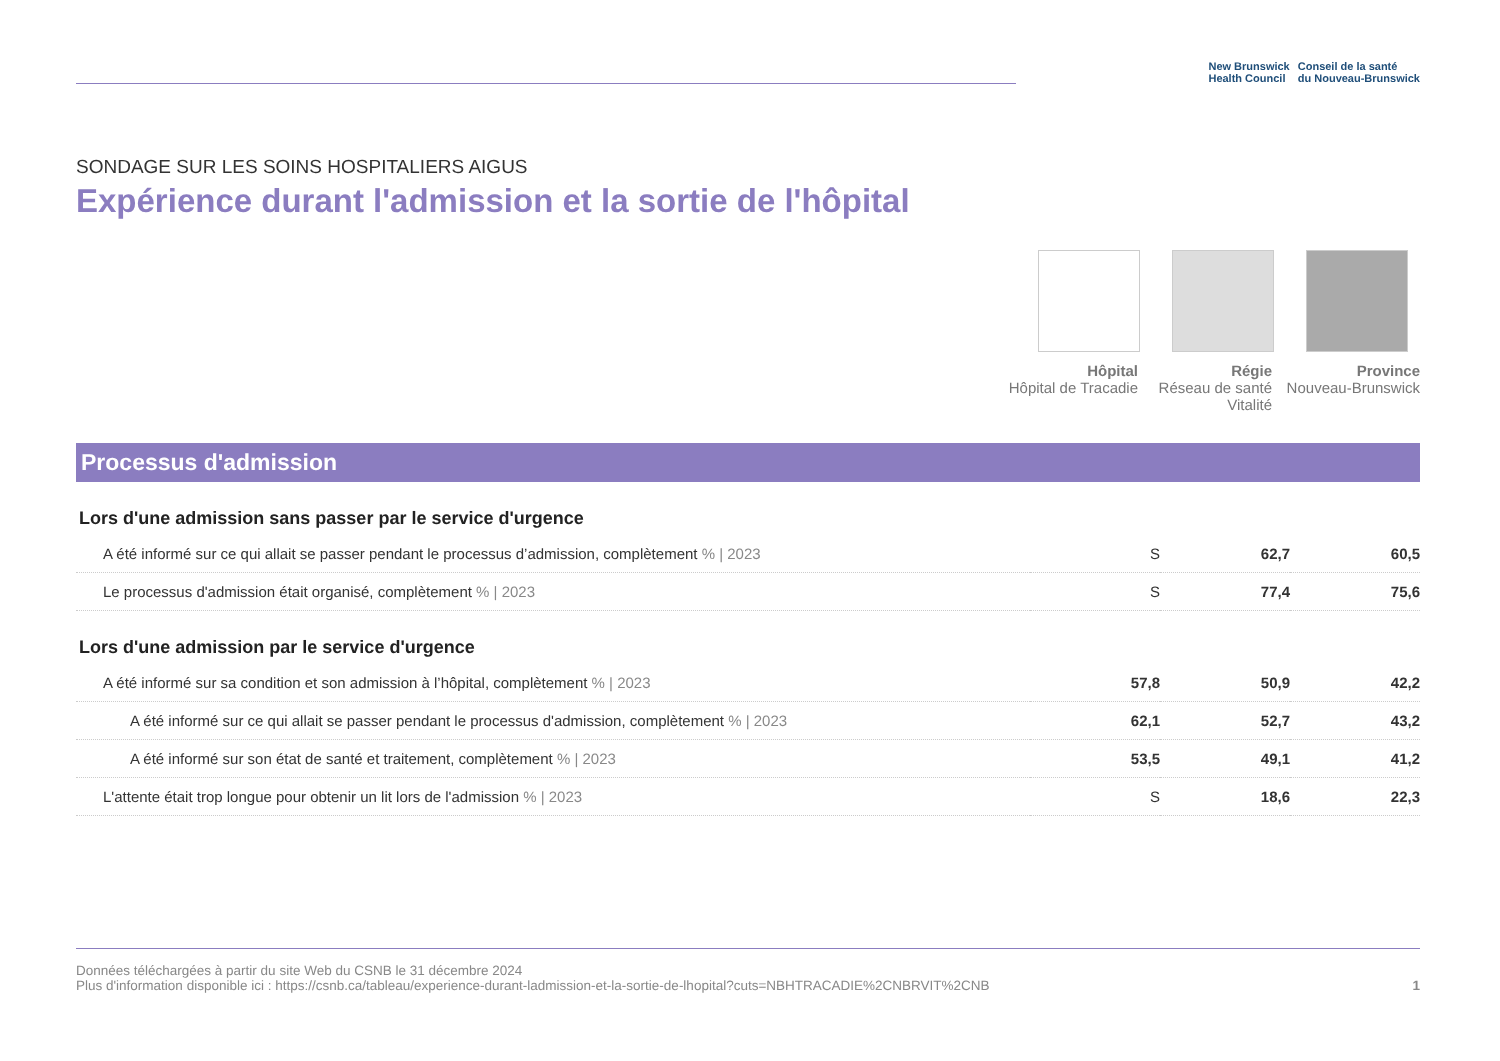New Brunswick
Health Council
Conseil de la santé
du Nouveau-Brunswick
SONDAGE SUR LES SOINS HOSPITALIERS AIGUS
Expérience durant l'admission et la sortie de l'hôpital
Hôpital
Hôpital de Tracadie
Régie
Réseau de santé Vitalité
Province
Nouveau-Brunswick
Processus d'admission
| Lors d'une admission sans passer par le service d'urgence | | | |
| --- | --- | --- | --- |
| A été informé sur ce qui allait se passer pendant le processus d’admission, complètement % / 2023 | S | 62,7 | 60,5 |
| Le processus d'admission était organisé, complètement % / 2023 | S | 77,4 | 75,6 |
| Lors d'une admission par le service d'urgence | | | |
| A été informé sur sa condition et son admission à l’hôpital, complètement % / 2023 | 57,8 | 50,9 | 42,2 |
| A été informé sur ce qui allait se passer pendant le processus d'admission, complètement % / 2023 | 62,1 | 52,7 | 43,2 |
| A été informé sur son état de santé et traitement, complètement % / 2023 | 53,5 | 49,1 | 41,2 |
| L'attente était trop longue pour obtenir un lit lors de l'admission % / 2023 | S | 18,6 | 22,3 |
Données téléchargées à partir du site Web du CSNB le 31 décembre 2024
Plus d'information disponible ici : https://csnb.ca/tableau/experience-durant-ladmission-et-la-sortie-de-lhopital?cuts=NBHTRACADIE%2CNBRVIT%2CNB
1